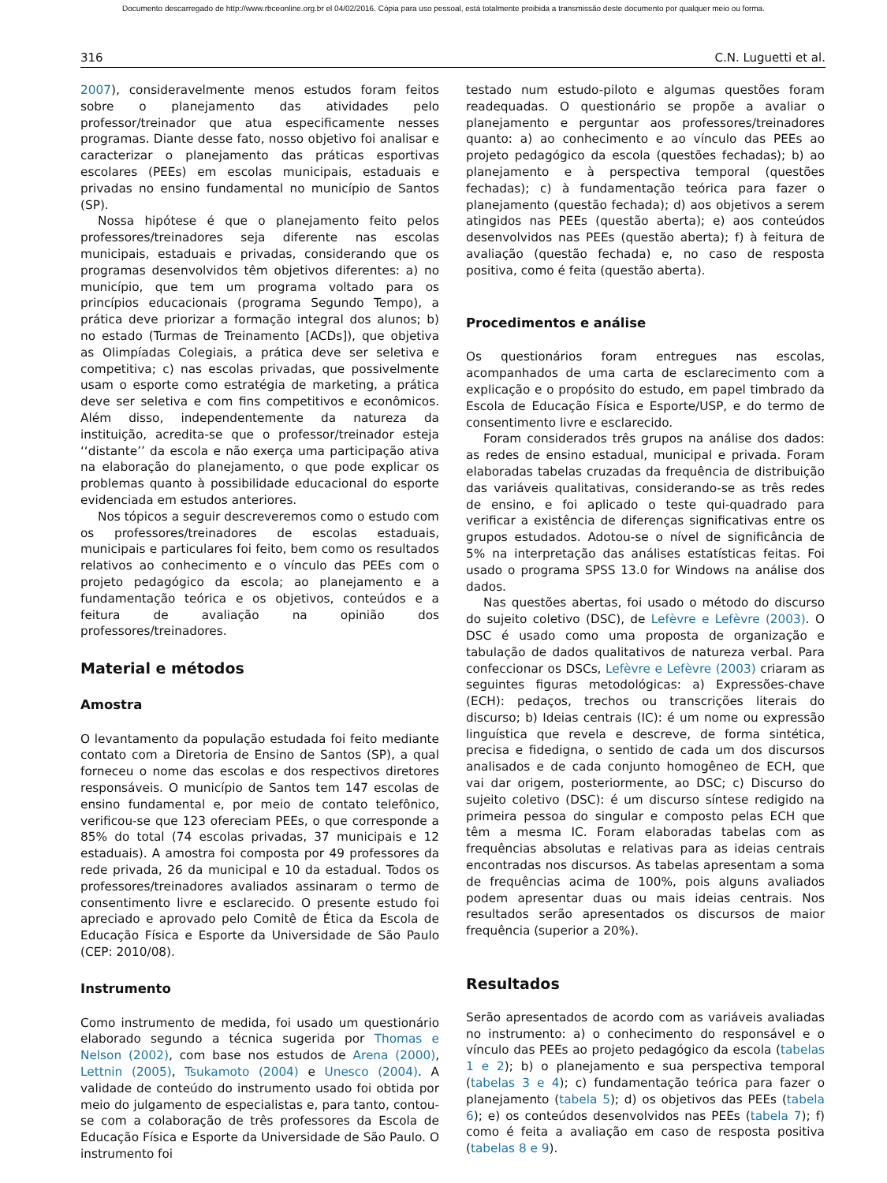Documento descarregado de http://www.rbceonline.org.br el 04/02/2016. Cópia para uso pessoal, está totalmente proibida a transmissão deste documento por qualquer meio ou forma.
316 C.N. Luguetti et al.
2007), consideravelmente menos estudos foram feitos sobre o planejamento das atividades pelo professor/treinador que atua especificamente nesses programas. Diante desse fato, nosso objetivo foi analisar e caracterizar o planejamento das práticas esportivas escolares (PEEs) em escolas municipais, estaduais e privadas no ensino fundamental no município de Santos (SP).
Nossa hipótese é que o planejamento feito pelos professores/treinadores seja diferente nas escolas municipais, estaduais e privadas, considerando que os programas desenvolvidos têm objetivos diferentes: a) no município, que tem um programa voltado para os princípios educacionais (programa Segundo Tempo), a prática deve priorizar a formação integral dos alunos; b) no estado (Turmas de Treinamento [ACDs]), que objetiva as Olimpíadas Colegiais, a prática deve ser seletiva e competitiva; c) nas escolas privadas, que possivelmente usam o esporte como estratégia de marketing, a prática deve ser seletiva e com fins competitivos e econômicos. Além disso, independentemente da natureza da instituição, acredita-se que o professor/treinador esteja ‘‘distante’’ da escola e não exerça uma participação ativa na elaboração do planejamento, o que pode explicar os problemas quanto à possibilidade educacional do esporte evidenciada em estudos anteriores.
Nos tópicos a seguir descreveremos como o estudo com os professores/treinadores de escolas estaduais, municipais e particulares foi feito, bem como os resultados relativos ao conhecimento e o vínculo das PEEs com o projeto pedagógico da escola; ao planejamento e a fundamentação teórica e os objetivos, conteúdos e a feitura de avaliação na opinião dos professores/treinadores.
Material e métodos
Amostra
O levantamento da população estudada foi feito mediante contato com a Diretoria de Ensino de Santos (SP), a qual forneceu o nome das escolas e dos respectivos diretores responsáveis. O município de Santos tem 147 escolas de ensino fundamental e, por meio de contato telefônico, verificou-se que 123 ofereciam PEEs, o que corresponde a 85% do total (74 escolas privadas, 37 municipais e 12 estaduais). A amostra foi composta por 49 professores da rede privada, 26 da municipal e 10 da estadual. Todos os professores/treinadores avaliados assinaram o termo de consentimento livre e esclarecido. O presente estudo foi apreciado e aprovado pelo Comitê de Ética da Escola de Educação Física e Esporte da Universidade de São Paulo (CEP: 2010/08).
Instrumento
Como instrumento de medida, foi usado um questionário elaborado segundo a técnica sugerida por Thomas e Nelson (2002), com base nos estudos de Arena (2000), Lettnin (2005), Tsukamoto (2004) e Unesco (2004). A validade de conteúdo do instrumento usado foi obtida por meio do julgamento de especialistas e, para tanto, contou-se com a colaboração de três professores da Escola de Educação Física e Esporte da Universidade de São Paulo. O instrumento foi
testado num estudo-piloto e algumas questões foram readequadas. O questionário se propõe a avaliar o planejamento e perguntar aos professores/treinadores quanto: a) ao conhecimento e ao vínculo das PEEs ao projeto pedagógico da escola (questões fechadas); b) ao planejamento e à perspectiva temporal (questões fechadas); c) à fundamentação teórica para fazer o planejamento (questão fechada); d) aos objetivos a serem atingidos nas PEEs (questão aberta); e) aos conteúdos desenvolvidos nas PEEs (questão aberta); f) à feitura de avaliação (questão fechada) e, no caso de resposta positiva, como é feita (questão aberta).
Procedimentos e análise
Os questionários foram entregues nas escolas, acompanhados de uma carta de esclarecimento com a explicação e o propósito do estudo, em papel timbrado da Escola de Educação Física e Esporte/USP, e do termo de consentimento livre e esclarecido.
Foram considerados três grupos na análise dos dados: as redes de ensino estadual, municipal e privada. Foram elaboradas tabelas cruzadas da frequência de distribuição das variáveis qualitativas, considerando-se as três redes de ensino, e foi aplicado o teste qui-quadrado para verificar a existência de diferenças significativas entre os grupos estudados. Adotou-se o nível de significância de 5% na interpretação das análises estatísticas feitas. Foi usado o programa SPSS 13.0 for Windows na análise dos dados.
Nas questões abertas, foi usado o método do discurso do sujeito coletivo (DSC), de Lefèvre e Lefèvre (2003). O DSC é usado como uma proposta de organização e tabulação de dados qualitativos de natureza verbal. Para confeccionar os DSCs, Lefèvre e Lefèvre (2003) criaram as seguintes figuras metodológicas: a) Expressões-chave (ECH): pedaços, trechos ou transcrições literais do discurso; b) Ideias centrais (IC): é um nome ou expressão linguística que revela e descreve, de forma sintética, precisa e fidedigna, o sentido de cada um dos discursos analisados e de cada conjunto homogêneo de ECH, que vai dar origem, posteriormente, ao DSC; c) Discurso do sujeito coletivo (DSC): é um discurso síntese redigido na primeira pessoa do singular e composto pelas ECH que têm a mesma IC. Foram elaboradas tabelas com as frequências absolutas e relativas para as ideias centrais encontradas nos discursos. As tabelas apresentam a soma de frequências acima de 100%, pois alguns avaliados podem apresentar duas ou mais ideias centrais. Nos resultados serão apresentados os discursos de maior frequência (superior a 20%).
Resultados
Serão apresentados de acordo com as variáveis avaliadas no instrumento: a) o conhecimento do responsável e o vínculo das PEEs ao projeto pedagógico da escola (tabelas 1 e 2); b) o planejamento e sua perspectiva temporal (tabelas 3 e 4); c) fundamentação teórica para fazer o planejamento (tabela 5); d) os objetivos das PEEs (tabela 6); e) os conteúdos desenvolvidos nas PEEs (tabela 7); f) como é feita a avaliação em caso de resposta positiva (tabelas 8 e 9).